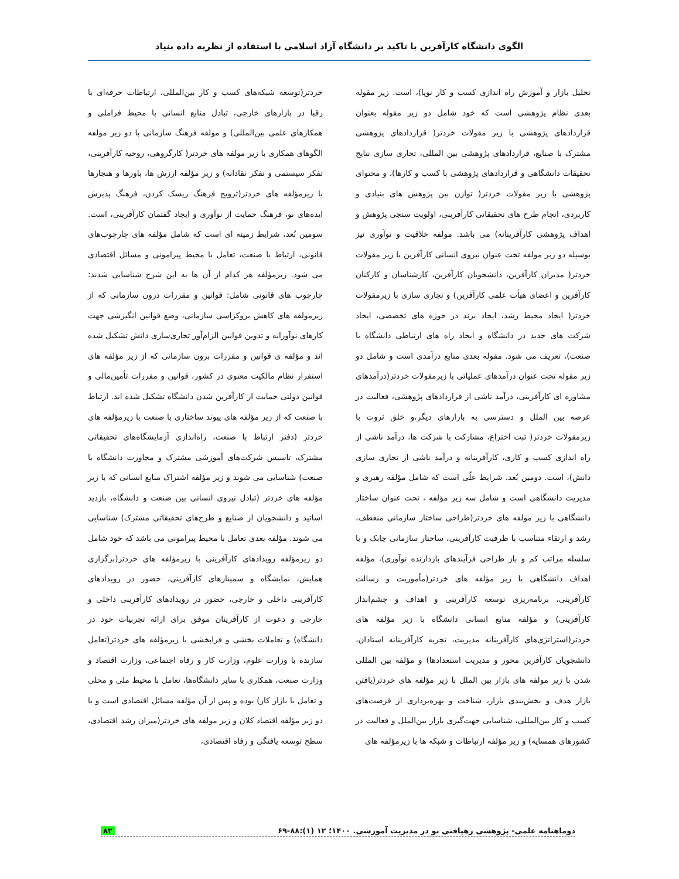الگوی دانشگاه کارآفرین با تاکید بر دانشگاه آزاد اسلامی با استفاده از نظریه داده بنیاد
تحلیل بازار و آموزش راه اندازی کسب و کار نوپا)، است. زیر مقوله بعدی نظام پژوهشی است که خود شامل دو زیر مقوله بعنوان قراردادهای پژوهشی با زیر مقولات خردتر( قراردادهای پژوهشی مشترک با صنایع، قراردادهای پژوهشی بین المللی، تجاری سازی نتایج تحقیقات دانشگاهی و قراردادهای پژوهشی با کسب و کارها)، و محتوای پژوهشی با زیر مقولات خردتر( توازن بین پژوهش های بنیادی و کاربردی، انجام طرح های تحقیقاتی کارآفرینی، اولویت سنجی پژوهش و اهداف پژوهشی کارآفرینانه) می باشد. مولفه خلاقیت و نوآوری نیز بوسیله دو زیر مولفه تحت عنوان نیروی انسانی کارآفرین با زیر مقولات خردتر( مدیران کارآفرین، دانشجویان کارآفرین، کارشناسان و کارکنان کارآفرین و اعضای هیأت علمی کارآفرین) و تجاری سازی با زیرمقولات خردتر( ایجاد محیط رشد، ایجاد برند در حوزه های تخصصی، ایجاد شرکت های جدید در دانشگاه و ایجاد راه های ارتباطی دانشگاه با صنعت)، تعریف می شود. مقوله بعدی منابع درآمدی است و شامل دو زیر مقوله تحت عنوان درآمدهای عملیاتی با زیرمقولات خردتر(درآمدهای مشاوره ای کارآفرینی، درآمد ناشی از قراردادهای پژوهشی، فعالیت در عرصه بین الملل و دسترسی به بازارهای دیگر،و خلق ثروت با زیرمقولات خردتر( ثبت اختراع، مشارکت با شرکت ها، درآمد ناشی از راه اندازی کسب و کاری، کارآفرینانه و درآمد ناشی از تجاری سازی دانش)، است. دومین بُعد، شرایط علّی است که شامل مؤلفه رهبری و مدیریت دانشگاهی است و شامل سه زیر مؤلفه ، تحت عنوان ساختار دانشگاهی با زیر مولفه های خردتر(طراحی ساختار سازمانی منعطف، رشد و ارتقاء متناسب با ظرفیت کارآفرینی، ساختار سازمانی چابک و با سلسله مراتب کم و باز طراحی فرآیندهای بازدارنده نوآوری)، مؤلفه اهداف دانشگاهی با زیر مؤلفه های خردتر(مأموریت و رسالت کارآفرینی، برنامه‌ریزی توسعه کارآفرینی و اهداف و چشم‌انداز کارآفرینی) و مؤلفه منابع انسانی دانشگاه با زیر مؤلفه های خردتر(استراتژی‌های کارآفرینانه مدیریت، تجربه کارآفرینانه استادان، دانشجویان کارآفرین محور و مدیریت استعدادها) و مؤلفه بین المللی شدن با زیر مولفه های بازار بین الملل با زیر مؤلفه های خردتر(یافتن بازار هدف و بخش‌بندی بازار، شناخت و بهره‌برداری از فرصت‌های کسب و کار بین‌المللی، شناسایی جهت‌گیری بازار بین‌الملل و فعالیت در کشورهای همسایه) و زیر مؤلفه ارتباطات و شبکه ها با زیرمؤلفه های
خردتر(توسعه شبکه‌های کسب و کار بین‌المللی، ارتباطات حرفه‌ای با رقبا در بازارهای خارجی، تبادل منابع انسانی با محیط فراملی و همکارهای علمی بین‌المللی) و مولفه فرهنگ سازمانی با دو زیر مولفه الگوهای همکاری با زیر مولفه های خردتر( کارگروهی، روحیه کارآفرینی، تفکر سیستمی و تفکر نقادانه) و زیر مؤلفه ارزش ها، باورها و هنجارها با زیرمؤلفه های خردتر(ترویج فرهنگ ریسک کردن، فرهنگ پذیرش ایده‌های نو، فرهنگ حمایت از نوآوری و ایجاد گفتمان کارآفرینی، است. سومین بُعد، شرایط زمینه ای است که شامل مؤلفه های چارچوب‌های قانونی، ارتباط با صنعت، تعامل با محیط پیرامونی و مسائل اقتصادی می شود. زیرمؤلفه هر کدام از آن ها به این شرح شناسایی شدند: چارچوب های قانونی شامل: قوانین و مقررات درون سازمانی که از زیرمولفه های کاهش بروکراسی سازمانی، وضع قوانین انگیزشی جهت کارهای نوآورانه و تدوین قوانین الزام‌آور تجاری‌سازی دانش تشکیل شده اند و مؤلفه ی قوانین و مقررات برون سازمانی که از زیر مؤلفه های استقرار نظام مالکیت معنوی در کشور، قوانین و مقررات تأمین‌مالی و قوانین دولتی حمایت از کارآفرین شدن دانشگاه تشکیل شده اند. ارتباط با صنعت که از زیر مؤلفه های پیوند ساختاری با صنعت با زیرمؤلفه های خردتر (دفتر ارتباط با صنعت، راه‌اندازی آزمایشگاه‌های تحقیقاتی مشترک، تاسیس شرکت‌های آموزشی مشترک و مجاورت دانشگاه با صنعت) شناسایی می شوند و زیر مؤلفه اشتراک منابع انسانی که با زیر مؤلفه های خردتر (تبادل نیروی انسانی بین صنعت و دانشگاه، بازدید اساتید و دانشجویان از صنایع و طرح‌های تحقیقاتی مشترک) شناسایی می شوند. مؤلفه بعدی تعامل با محیط پیرامونی می باشد که خود شامل دو زیرمؤلفه رویدادهای کارآفرینی با زیرمؤلفه های خردتر(برگزاری همایش، نمایشگاه و سمینارهای کارآفرینی، حضور در رویدادهای کارآفرینی داخلی و خارجی، حضور در رویدادهای کارآفرینی داخلی و خارجی و دعوت از کارآفرینان موفق برای ارائه تجربیات خود در دانشگاه) و تعاملات بخشی و فرابخشی با زیرمؤلفه های خردتر(تعامل سازنده با وزارت علوم، وزارت کار و رفاه اجتماعی، وزارت اقتصاد و وزارت صنعت، همکاری با سایر دانشگاه‌ها، تعامل با محیط ملی و محلی و تعامل با بازار کار) بوده و پس از آن مؤلفه مسائل اقتصادی است و با دو زیر مؤلفه اقتصاد کلان و زیر مولفه های خردتر(میزان رشد اقتصادی، سطح توسعه یافتگی و رفاه اقتصادی،
دوماهنامه علمی- پژوهشی رهیافتی نو در مدیریت آموزشی. ۱۴۰۰؛ ۱۲ (۱):۸۸-۶۹ ۸۲